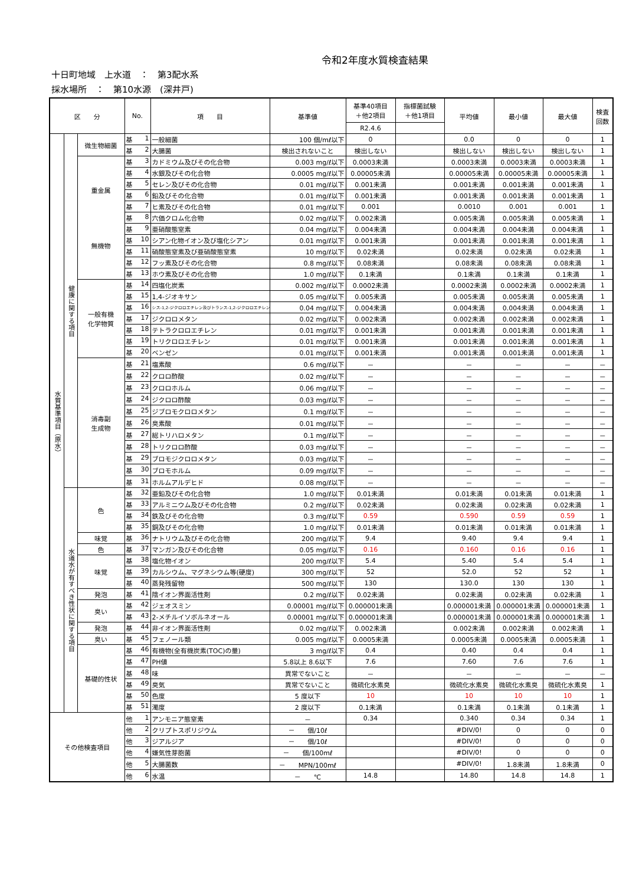令和2年度水質検査結果
十日町地域　上水道　：　第3配水系
採水場所　：　第10水源　(深井戸)
| 区 分 | | | No. | 項 目 | 基準値 | 基準40項目 ＋他2項目 | 指標菌試験 ＋他1項目 | 平均値 | 最小値 | 最大値 | 検査 回数 |
| --- | --- | --- | --- | --- | --- | --- | --- | --- | --- | --- | --- |
| | | | | | | R2.4.6 | | | | | |
| 水質基準項目（原水） | 健康に関する項目 | 微生物細菌 | 基 1 | 一般細菌 | 100 個/mℓ以下 | 0 | | 0.0 | 0 | 0 | 1 |
| | | | 基 2 | 大腸菌 | 検出されないこと | 検出しない | | 検出しない | 検出しない | 検出しない | 1 |
| | | 重金属 無機物 | 基 3 | カドミウム及びその化合物 | 0.003 mg/ℓ以下 | 0.0003未満 | | 0.0003未満 | 0.0003未満 | 0.0003未満 | 1 |
| | | | 基 4 | 水銀及びその化合物 | 0.0005 mg/ℓ以下 | 0.00005未満 | | 0.00005未満 | 0.00005未満 | 0.00005未満 | 1 |
| | | | 基 5 | セレン及びその化合物 | 0.01 mg/ℓ以下 | 0.001未満 | | 0.001未満 | 0.001未満 | 0.001未満 | 1 |
| | | | 基 6 | 鉛及びその化合物 | 0.01 mg/ℓ以下 | 0.001未満 | | 0.001未満 | 0.001未満 | 0.001未満 | 1 |
| | | | 基 7 | ヒ素及びその化合物 | 0.01 mg/ℓ以下 | 0.001 | | 0.0010 | 0.001 | 0.001 | 1 |
| | | | 基 8 | 六価クロム化合物 | 0.02 mg/ℓ以下 | 0.002未満 | | 0.005未満 | 0.005未満 | 0.005未満 | 1 |
| | | | 基 9 | 亜硝酸態窒素 | 0.04 mg/ℓ以下 | 0.004未満 | | 0.004未満 | 0.004未満 | 0.004未満 | 1 |
| | | | 基 10 | シアン化物イオン及び塩化シアン | 0.01 mg/ℓ以下 | 0.001未満 | | 0.001未満 | 0.001未満 | 0.001未満 | 1 |
| | | | 基 11 | 硝酸態窒素及び亜硝酸態窒素 | 10 mg/ℓ以下 | 0.02未満 | | 0.02未満 | 0.02未満 | 0.02未満 | 1 |
| | | | 基 12 | フッ素及びその化合物 | 0.8 mg/ℓ以下 | 0.08未満 | | 0.08未満 | 0.08未満 | 0.08未満 | 1 |
| | | | 基 13 | ホウ素及びその化合物 | 1.0 mg/ℓ以下 | 0.1未満 | | 0.1未満 | 0.1未満 | 0.1未満 | 1 |
| | | 一般有機 化学物質 | 基 14 | 四塩化炭素 | 0.002 mg/ℓ以下 | 0.0002未満 | | 0.0002未満 | 0.0002未満 | 0.0002未満 | 1 |
| | | | 基 15 | 1,4-ジオキサン | 0.05 mg/ℓ以下 | 0.005未満 | | 0.005未満 | 0.005未満 | 0.005未満 | 1 |
| | | | 基 16 | シス-1,2-ジクロロエチレン及びトランス-1,2-ジクロロエチレン | 0.04 mg/ℓ以下 | 0.004未満 | | 0.004未満 | 0.004未満 | 0.004未満 | 1 |
| | | | 基 17 | ジクロロメタン | 0.02 mg/ℓ以下 | 0.002未満 | | 0.002未満 | 0.002未満 | 0.002未満 | 1 |
| | | | 基 18 | テトラクロロエチレン | 0.01 mg/ℓ以下 | 0.001未満 | | 0.001未満 | 0.001未満 | 0.001未満 | 1 |
| | | | 基 19 | トリクロロエチレン | 0.01 mg/ℓ以下 | 0.001未満 | | 0.001未満 | 0.001未満 | 0.001未満 | 1 |
| | | | 基 20 | ベンゼン | 0.01 mg/ℓ以下 | 0.001未満 | | 0.001未満 | 0.001未満 | 0.001未満 | 1 |
| | | 消毒副 生成物 | 基 21 | 塩素酸 | 0.6 mg/ℓ以下 | － | | － | － | － | － |
| | | | 基 22 | クロロ酢酸 | 0.02 mg/ℓ以下 | － | | － | － | － | － |
| | | | 基 23 | クロロホルム | 0.06 mg/ℓ以下 | － | | － | － | － | － |
| | | | 基 24 | ジクロロ酢酸 | 0.03 mg/ℓ以下 | － | | － | － | － | － |
| | | | 基 25 | ジブロモクロロメタン | 0.1 mg/ℓ以下 | － | | － | － | － | － |
| | | | 基 26 | 臭素酸 | 0.01 mg/ℓ以下 | － | | － | － | － | － |
| | | | 基 27 | 総トリハロメタン | 0.1 mg/ℓ以下 | － | | － | － | － | － |
| | | | 基 28 | トリクロロ酢酸 | 0.03 mg/ℓ以下 | － | | － | － | － | － |
| | | | 基 29 | ブロモジクロロメタン | 0.03 mg/ℓ以下 | － | | － | － | － | － |
| | | | 基 30 | ブロモホルム | 0.09 mg/ℓ以下 | － | | － | － | － | － |
| | | | 基 31 | ホルムアルデヒド | 0.08 mg/ℓ以下 | － | | － | － | － | － |
| | 水道水が有すべき性状に関する項目 | 色 | 基 32 | 亜鉛及びその化合物 | 1.0 mg/ℓ以下 | 0.01未満 | | 0.01未満 | 0.01未満 | 0.01未満 | 1 |
| | | | 基 33 | アルミニウム及びその化合物 | 0.2 mg/ℓ以下 | 0.02未満 | | 0.02未満 | 0.02未満 | 0.02未満 | 1 |
| | | | 基 34 | 鉄及びその化合物 | 0.3 mg/ℓ以下 | 0.59 | | 0.590 | 0.59 | 0.59 | 1 |
| | | | 基 35 | 銅及びその化合物 | 1.0 mg/ℓ以下 | 0.01未満 | | 0.01未満 | 0.01未満 | 0.01未満 | 1 |
| | | 味覚 | 基 36 | ナトリウム及びその化合物 | 200 mg/ℓ以下 | 9.4 | | 9.40 | 9.4 | 9.4 | 1 |
| | | 色 | 基 37 | マンガン及びその化合物 | 0.05 mg/ℓ以下 | 0.16 | | 0.160 | 0.16 | 0.16 | 1 |
| | | 味覚 | 基 38 | 塩化物イオン | 200 mg/ℓ以下 | 5.4 | | 5.40 | 5.4 | 5.4 | 1 |
| | | | 基 39 | カルシウム、マグネシウム等(硬度) | 300 mg/ℓ以下 | 52 | | 52.0 | 52 | 52 | 1 |
| | | | 基 40 | 蒸発残留物 | 500 mg/ℓ以下 | 130 | | 130.0 | 130 | 130 | 1 |
| | | 発泡 | 基 41 | 陰イオン界面活性剤 | 0.2 mg/ℓ以下 | 0.02未満 | | 0.02未満 | 0.02未満 | 0.02未満 | 1 |
| | | 臭い | 基 42 | ジェオスミン | 0.00001 mg/ℓ以下 | 0.000001未満 | | 0.000001未満 | 0.000001未満 | 0.000001未満 | 1 |
| | | | 基 43 | 2-メチルイソボルネオール | 0.00001 mg/ℓ以下 | 0.000001未満 | | 0.000001未満 | 0.000001未満 | 0.000001未満 | 1 |
| | | 発泡 | 基 44 | 非イオン界面活性剤 | 0.02 mg/ℓ以下 | 0.002未満 | | 0.002未満 | 0.002未満 | 0.002未満 | 1 |
| | | 臭い | 基 45 | フェノール類 | 0.005 mg/ℓ以下 | 0.0005未満 | | 0.0005未満 | 0.0005未満 | 0.0005未満 | 1 |
| | | 基礎的性状 | 基 46 | 有機物(全有機炭素(TOC)の量) | 3 mg/ℓ以下 | 0.4 | | 0.40 | 0.4 | 0.4 | 1 |
| | | | 基 47 | PH値 | 5.8以上 8.6以下 | 7.6 | | 7.60 | 7.6 | 7.6 | 1 |
| | | | 基 48 | 味 | 異常でないこと | － | | － | － | － | － |
| | | | 基 49 | 臭気 | 異常でないこと | 微硫化水素臭 | | 微硫化水素臭 | 微硫化水素臭 | 微硫化水素臭 | 1 |
| | | | 基 50 | 色度 | 5 度以下 | 10 | | 10 | 10 | 10 | 1 |
| | | | 基 51 | 濁度 | 2 度以下 | 0.1未満 | | 0.1未満 | 0.1未満 | 0.1未満 | 1 |
| その他検査項目 | | | 他 1 | アンモニア態窒素 | － | 0.34 | | 0.340 | 0.34 | 0.34 | 1 |
| | | | 他 2 | クリプトスポリジウム | － 個/10ℓ | | | #DIV/0! | 0 | 0 | 0 |
| | | | 他 3 | ジアルジア | － 個/10ℓ | | | #DIV/0! | 0 | 0 | 0 |
| | | | 他 4 | 嫌気性芽胞菌 | － 個/100mℓ | | | #DIV/0! | 0 | 0 | 0 |
| | | | 他 5 | 大腸菌数 | － MPN/100mℓ | | | #DIV/0! | 1.8未満 | 1.8未満 | 0 |
| | | | 他 6 | 水温 | － ℃ | 14.8 | | 14.80 | 14.8 | 14.8 | 1 |